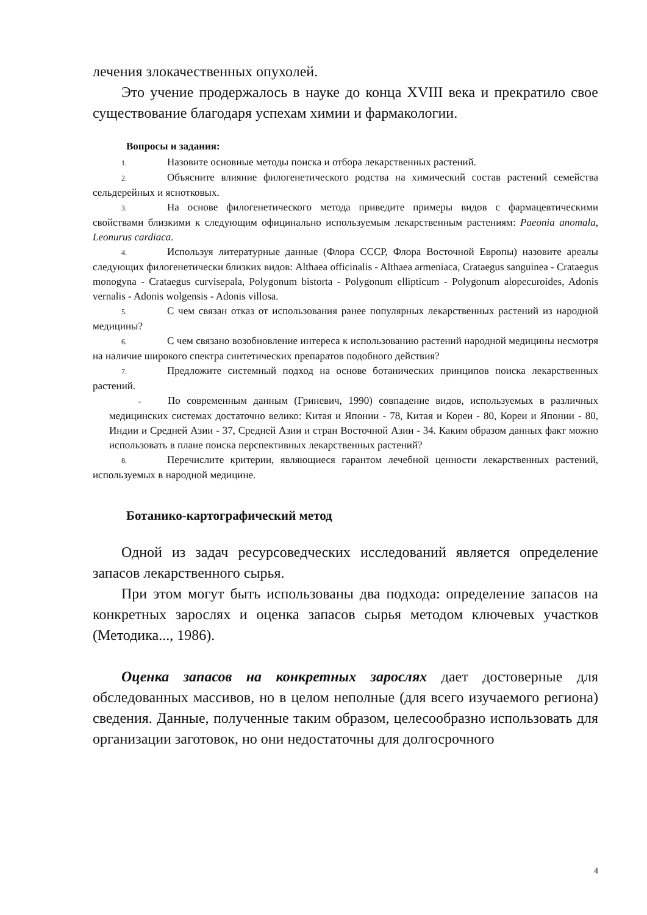лечения злокачественных опухолей.
Это учение продержалось в науке до конца XVIII века и прекратило свое существование благодаря успехам химии и фармакологии.
Вопросы и задания:
1. Назовите основные методы поиска и отбора лекарственных растений.
2. Объясните влияние филогенетического родства на химический состав растений семейства сельдерейных и яснотковых.
3. На основе филогенетического метода приведите примеры видов с фармацевтическими свойствами близкими к следующим официнально используемым лекарственным растениям: Paeonia anomala, Leonurus cardiaca.
4. Используя литературные данные (Флора СССР, Флора Восточной Европы) назовите ареалы следующих филогенетически близких видов: Althaea officinalis - Althaea armeniaca, Crataegus sanguinea - Crataegus monogyna - Crataegus curvisepala, Polygonum bistorta - Polygonum ellipticum - Polygonum alopecuroides, Adonis vernalis - Adonis wolgensis - Adonis villosa.
5. С чем связан отказ от использования ранее популярных лекарственных растений из народной медицины?
6. С чем связано возобновление интереса к использованию растений народной медицины несмотря на наличие широкого спектра синтетических препаратов подобного действия?
7. Предложите системный подход на основе ботанических принципов поиска лекарственных растений.
- По современным данным (Гриневич, 1990) совпадение видов, используемых в различных медицинских системах достаточно велико: Китая и Японии - 78, Китая и Кореи - 80, Кореи и Японии - 80, Индии и Средней Азии - 37, Средней Азии и стран Восточной Азии - 34. Каким образом данных факт можно использовать в плане поиска перспективных лекарственных растений?
8. Перечислите критерии, являющиеся гарантом лечебной ценности лекарственных растений, используемых в народной медицине.
Ботанико-картографический метод
Одной из задач ресурсоведческих исследований является определение запасов лекарственного сырья.
При этом могут быть использованы два подхода: определение запасов на конкретных зарослях и оценка запасов сырья методом ключевых участков (Методика..., 1986).
Оценка запасов на конкретных зарослях дает достоверные для обследованных массивов, но в целом неполные (для всего изучаемого региона) сведения. Данные, полученные таким образом, целесообразно использовать для организации заготовок, но они недостаточны для долгосрочного
4